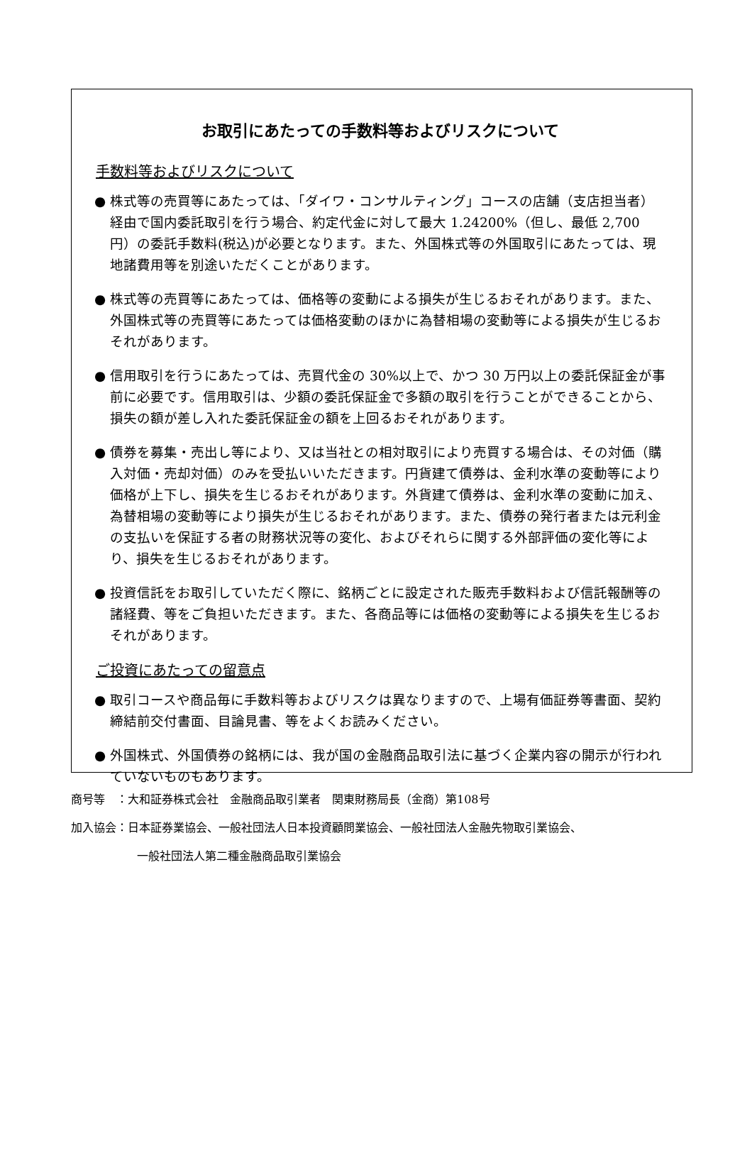お取引にあたっての手数料等およびリスクについて
手数料等およびリスクについて
● 株式等の売買等にあたっては、「ダイワ・コンサルティング」コースの店舗（支店担当者）経由で国内委託取引を行う場合、約定代金に対して最大 1.24200%（但し、最低 2,700 円）の委託手数料(税込)が必要となります。また、外国株式等の外国取引にあたっては、現地諸費用等を別途いただくことがあります。
● 株式等の売買等にあたっては、価格等の変動による損失が生じるおそれがあります。また、外国株式等の売買等にあたっては価格変動のほかに為替相場の変動等による損失が生じるおそれがあります。
● 信用取引を行うにあたっては、売買代金の 30%以上で、かつ 30 万円以上の委託保証金が事前に必要です。信用取引は、少額の委託保証金で多額の取引を行うことができることから、損失の額が差し入れた委託保証金の額を上回るおそれがあります。
● 債券を募集・売出し等により、又は当社との相対取引により売買する場合は、その対価（購入対価・売却対価）のみを受払いいただきます。円貨建て債券は、金利水準の変動等により価格が上下し、損失を生じるおそれがあります。外貨建て債券は、金利水準の変動に加え、為替相場の変動等により損失が生じるおそれがあります。また、債券の発行者または元利金の支払いを保証する者の財務状況等の変化、およびそれらに関する外部評価の変化等により、損失を生じるおそれがあります。
● 投資信託をお取引していただく際に、銘柄ごとに設定された販売手数料および信託報酬等の諸経費、等をご負担いただきます。また、各商品等には価格の変動等による損失を生じるおそれがあります。
ご投資にあたっての留意点
● 取引コースや商品毎に手数料等およびリスクは異なりますので、上場有価証券等書面、契約締結前交付書面、目論見書、等をよくお読みください。
● 外国株式、外国債券の銘柄には、我が国の金融商品取引法に基づく企業内容の開示が行われていないものもあります。
商号等　：大和証券株式会社　金融商品取引業者　関東財務局長（金商）第108号
加入協会：日本証券業協会、一般社団法人日本投資顧問業協会、一般社団法人金融先物取引業協会、
一般社団法人第二種金融商品取引業協会